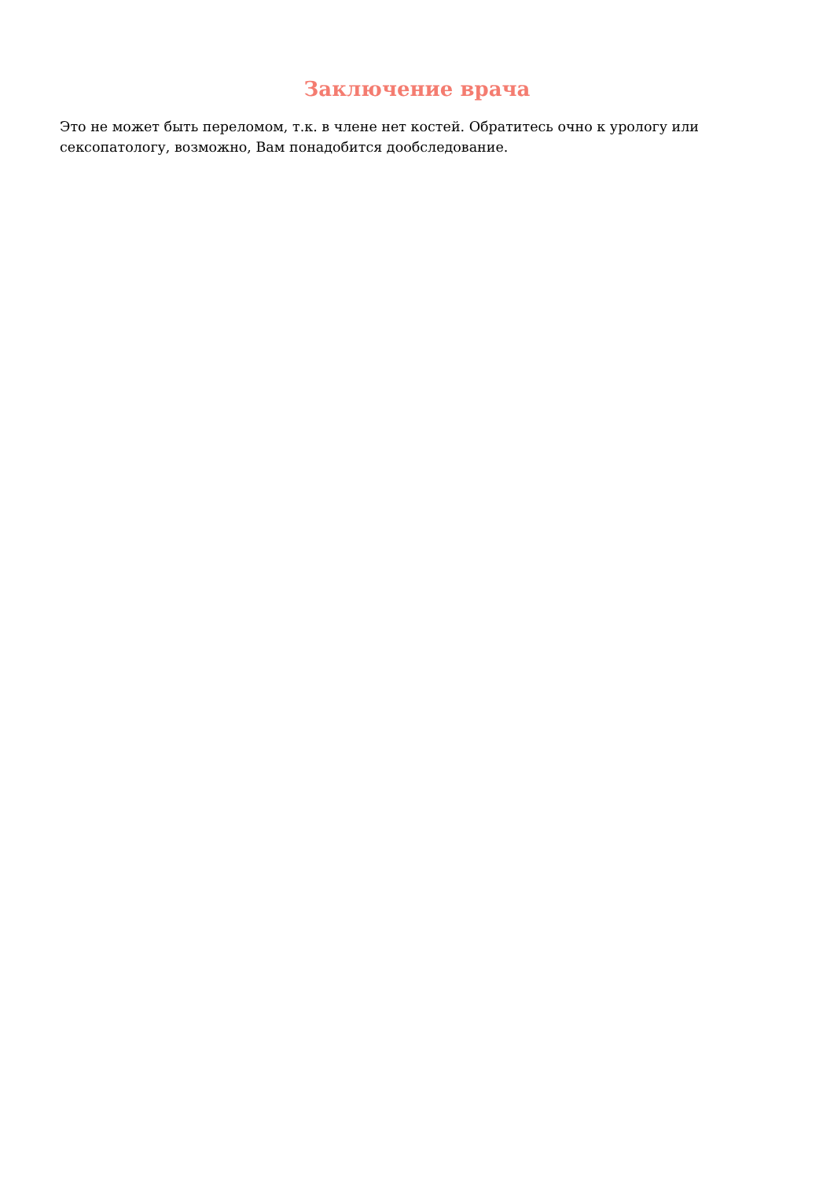Заключение врача
Это не может быть переломом, т.к. в члене нет костей. Обратитесь очно к урологу или сексопатологу, возможно, Вам понадобится дообследование.